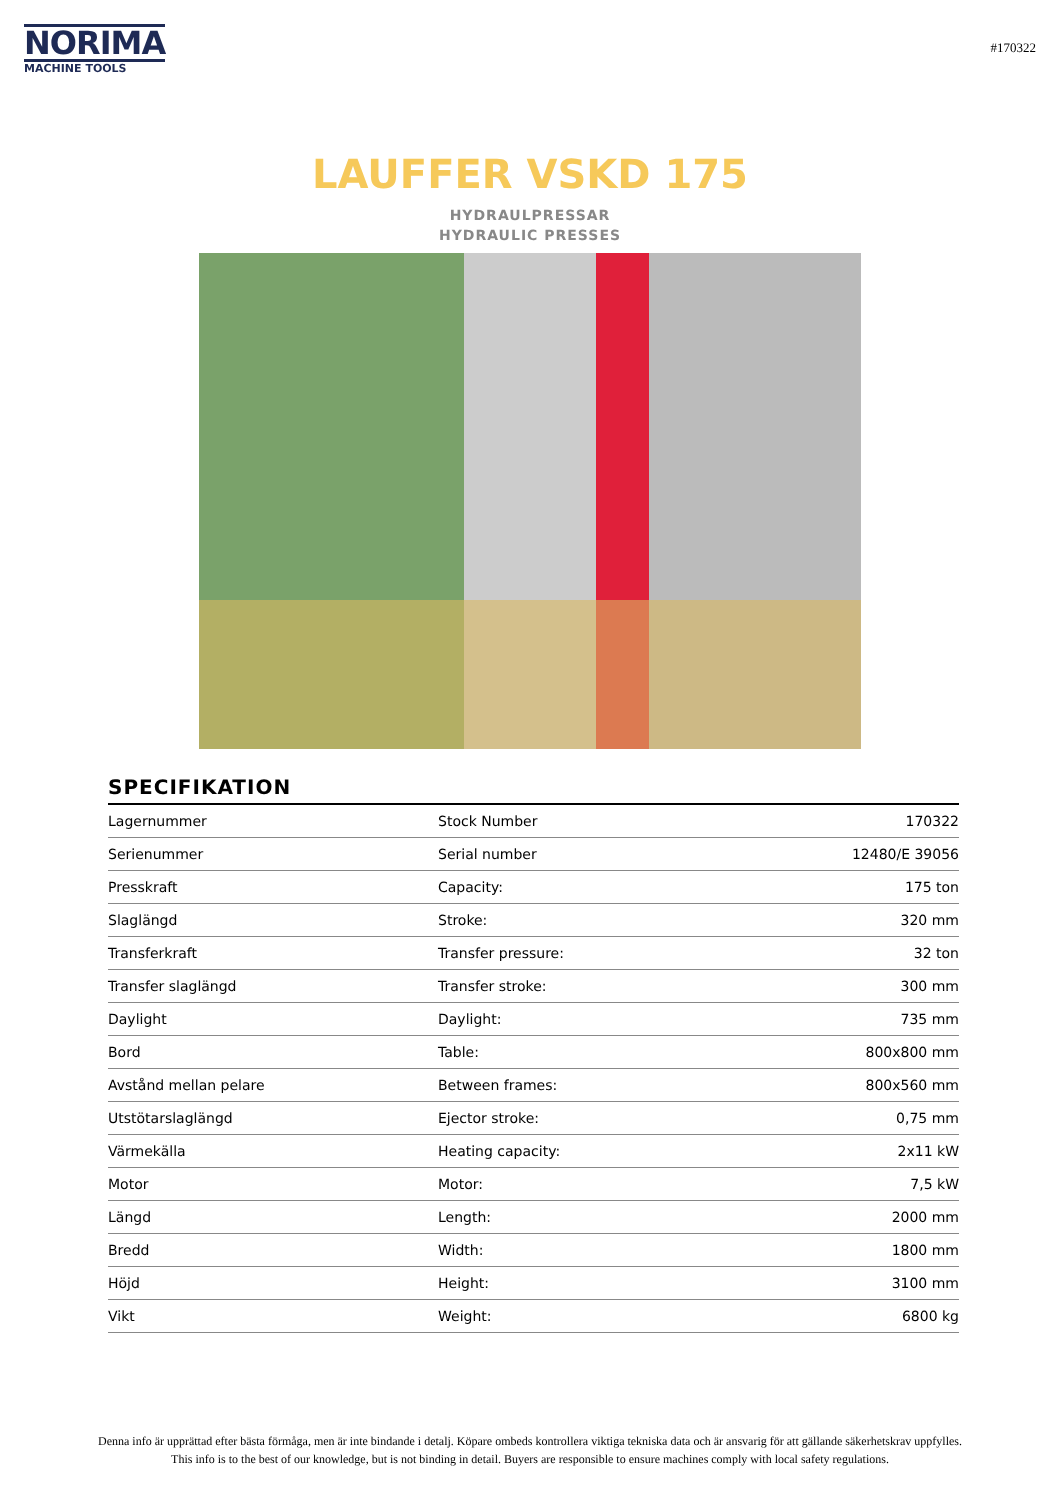NORIMA
MACHINE TOOLS
#170322
LAUFFER VSKD 175
HYDRAULPRESSAR
HYDRAULIC PRESSES
SPECIFIKATION
| Lagernummer | Stock Number | 170322 |
| Serienummer | Serial number | 12480/E 39056 |
| Presskraft | Capacity: | 175 ton |
| Slaglängd | Stroke: | 320 mm |
| Transferkraft | Transfer pressure: | 32 ton |
| Transfer slaglängd | Transfer stroke: | 300 mm |
| Daylight | Daylight: | 735 mm |
| Bord | Table: | 800x800 mm |
| Avstånd mellan pelare | Between frames: | 800x560 mm |
| Utstötarslaglängd | Ejector stroke: | 0,75 mm |
| Värmekälla | Heating capacity: | 2x11 kW |
| Motor | Motor: | 7,5 kW |
| Längd | Length: | 2000 mm |
| Bredd | Width: | 1800 mm |
| Höjd | Height: | 3100 mm |
| Vikt | Weight: | 6800 kg |
Denna info är upprättad efter bästa förmåga, men är inte bindande i detalj. Köpare ombeds kontrollera viktiga tekniska data och är ansvarig för att gällande säkerhetskrav uppfylles.
This info is to the best of our knowledge, but is not binding in detail. Buyers are responsible to ensure machines comply with local safety regulations.